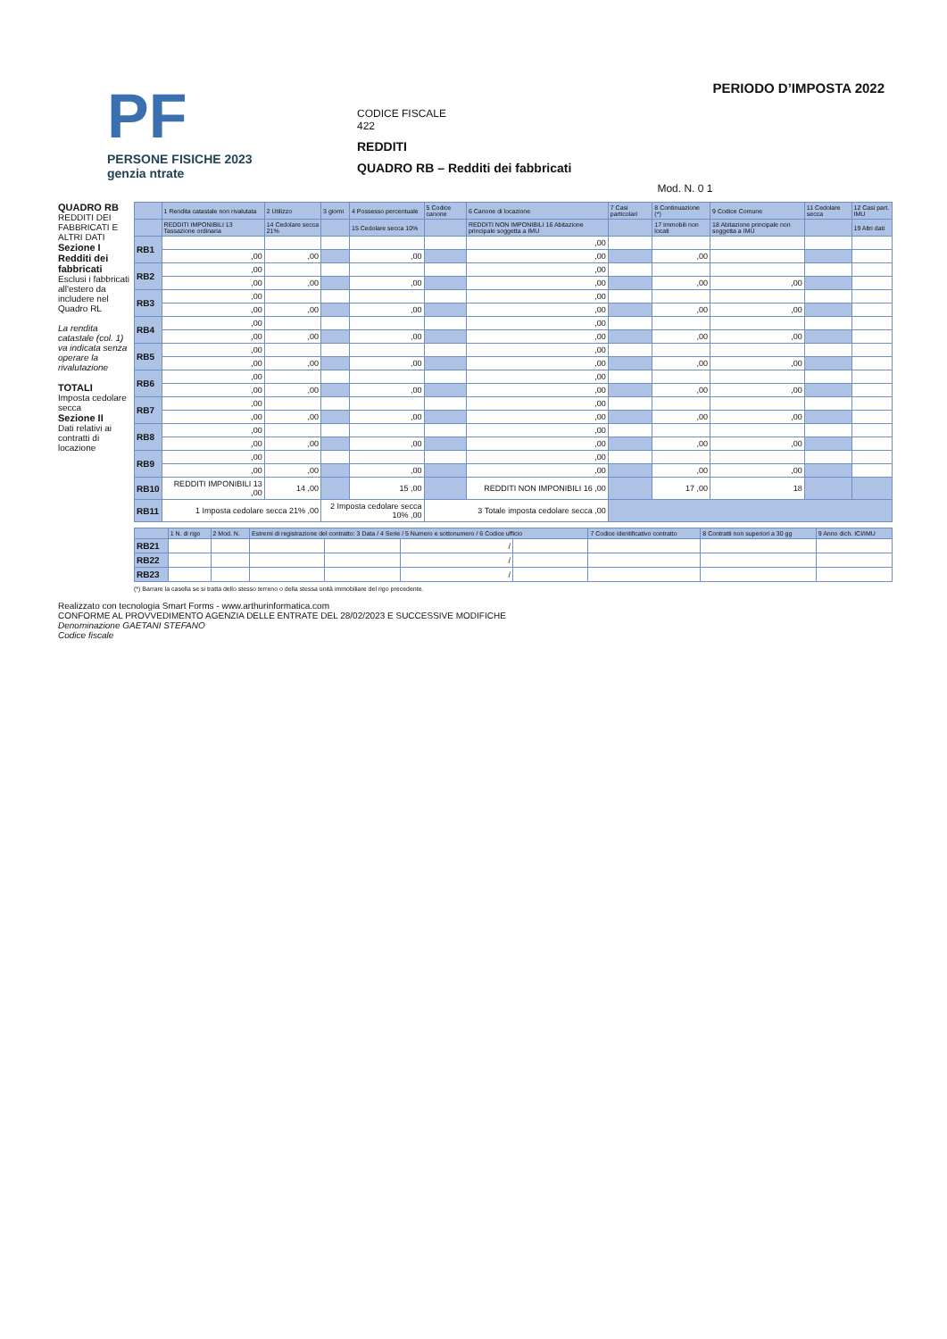PF
PERSONE FISICHE 2023
genzia ntrate
CODICE FISCALE
422
REDDITI
QUADRO RB – Redditi dei fabbricati
Mod. N. 0 1
PERIODO D’IMPOSTA 2022
QUADRO RB
REDDITI DEI FABBRICATI E ALTRI DATI
Sezione I Redditi dei fabbricati
Esclusi i fabbricati all'estero da includere nel Quadro RL
La rendita catastale (col. 1) va indicata senza operare la rivalutazione
TOTALI
Imposta cedolare secca
Sezione II
Dati relativi ai contratti di locazione
| | 1 Rendita catastale non rivalutata | 2 Utilizzo | 3 giorni | 4 Possesso percentuale | 5 Codice canone | 6 Canone di locazione | 7 Casi particolari | 8 Continuazione (*) | 9 Codice Comune | 11 Cedolare secca | 12 Casi part. IMU |
| --- | --- | --- | --- | --- | --- | --- | --- | --- | --- | --- | --- |
| | REDDITI IMPONIBILI 13 Tassazione ordinaria | 14 Cedolare secca 21% | | 15 Cedolare secca 10% | | REDDITI NON IMPONIBILI 16 Abitazione principale soggetta a IMU | | 17 Immobili non locati | 18 Abitazione principale non soggetta a IMU | | 19 Altri dati |
| RB1 | | | | | | ,00 | | | | | |
| | ,00 | ,00 | | ,00 | | ,00 | | ,00 | | | |
| RB2 | ,00 | | | | | ,00 | | | | | |
| | ,00 | ,00 | | ,00 | | ,00 | | ,00 | ,00 | | |
| RB3 | ,00 | | | | | ,00 | | | | | |
| | ,00 | ,00 | | ,00 | | ,00 | | ,00 | ,00 | | |
| RB4 | ,00 | | | | | ,00 | | | | | |
| | ,00 | ,00 | | ,00 | | ,00 | | ,00 | ,00 | | |
| RB5 | ,00 | | | | | ,00 | | | | | |
| | ,00 | ,00 | | ,00 | | ,00 | | ,00 | ,00 | | |
| RB6 | ,00 | | | | | ,00 | | | | | |
| | ,00 | ,00 | | ,00 | | ,00 | | ,00 | ,00 | | |
| RB7 | ,00 | | | | | ,00 | | | | | |
| | ,00 | ,00 | | ,00 | | ,00 | | ,00 | ,00 | | |
| RB8 | ,00 | | | | | ,00 | | | | | |
| | ,00 | ,00 | | ,00 | | ,00 | | ,00 | ,00 | | |
| RB9 | ,00 | | | | | ,00 | | | | | |
| | ,00 | ,00 | | ,00 | | ,00 | | ,00 | ,00 | | |
| RB10 | REDDITI IMPONIBILI 13 ,00 | 14 ,00 | | 15 ,00 | | REDDITI NON IMPONIBILI 16 ,00 | | 17 ,00 | 18 | | |
| RB11 | 1 Imposta cedolare secca 21% ,00 | | 2 Imposta cedolare secca 10% ,00 | | 3 Totale imposta cedolare secca ,00 | | | | | | |
| | 1 N. di rigo | 2 Mod. N. | Estremi di registrazione del contratto: 3 Data / 4 Serie / 5 Numero e sottonumero / 6 Codice ufficio | | | | 7 Codice identificativo contratto | 8 Contratti non superiori a 30 gg | 9 Anno dich. ICI/IMU |
| --- | --- | --- | --- | --- | --- | --- | --- | --- | --- |
| RB21 | | | | | / | | | | |
| RB22 | | | | | / | | | | |
| RB23 | | | | | / | | | | |
(*) Barrare la casella se si tratta dello stesso terreno o della stessa unità immobiliare del rigo precedente.
Realizzato con tecnologia Smart Forms - www.arthurinformatica.com
CONFORME AL PROVVEDIMENTO AGENZIA DELLE ENTRATE DEL 28/02/2023 E SUCCESSIVE MODIFICHE
Denominazione GAETANI STEFANO
Codice fiscale